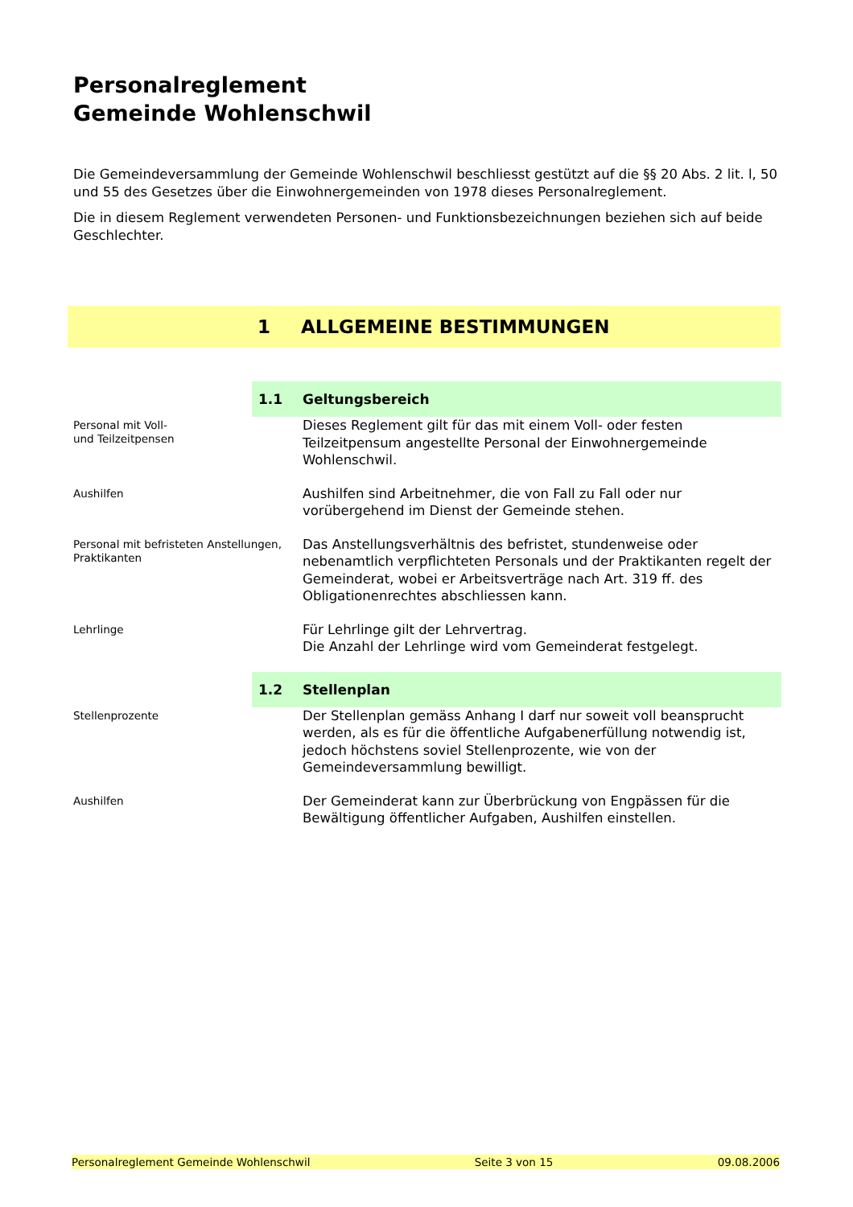Personalreglement
Gemeinde Wohlenschwil
Die Gemeindeversammlung der Gemeinde Wohlenschwil beschliesst gestützt auf die §§ 20 Abs. 2 lit. l, 50 und 55 des Gesetzes über die Einwohnergemeinden von 1978 dieses Personalreglement.
Die in diesem Reglement verwendeten Personen- und Funktionsbezeichnungen beziehen sich auf beide Geschlechter.
1 ALLGEMEINE BESTIMMUNGEN
1.1 Geltungsbereich
Personal mit Voll-
und Teilzeitpensen
Dieses Reglement gilt für das mit einem Voll- oder festen Teilzeitpensum angestellte Personal der Einwohnergemeinde Wohlenschwil.
Aushilfen
Aushilfen sind Arbeitnehmer, die von Fall zu Fall oder nur vorübergehend im Dienst der Gemeinde stehen.
Personal mit befristeten Anstellungen, Praktikanten
Das Anstellungsverhältnis des befristet, stundenweise oder nebenamtlich verpflichteten Personals und der Praktikanten regelt der Gemeinderat, wobei er Arbeitsverträge nach Art. 319 ff. des Obligationenrechtes abschliessen kann.
Lehrlinge
Für Lehrlinge gilt der Lehrvertrag.
Die Anzahl der Lehrlinge wird vom Gemeinderat festgelegt.
1.2 Stellenplan
Stellenprozente
Der Stellenplan gemäss Anhang I darf nur soweit voll beansprucht werden, als es für die öffentliche Aufgabenerfüllung notwendig ist, jedoch höchstens soviel Stellenprozente, wie von der Gemeindeversammlung bewilligt.
Aushilfen
Der Gemeinderat kann zur Überbrückung von Engpässen für die Bewältigung öffentlicher Aufgaben, Aushilfen einstellen.
Personalreglement Gemeinde Wohlenschwil Seite 3 von 15 09.08.2006